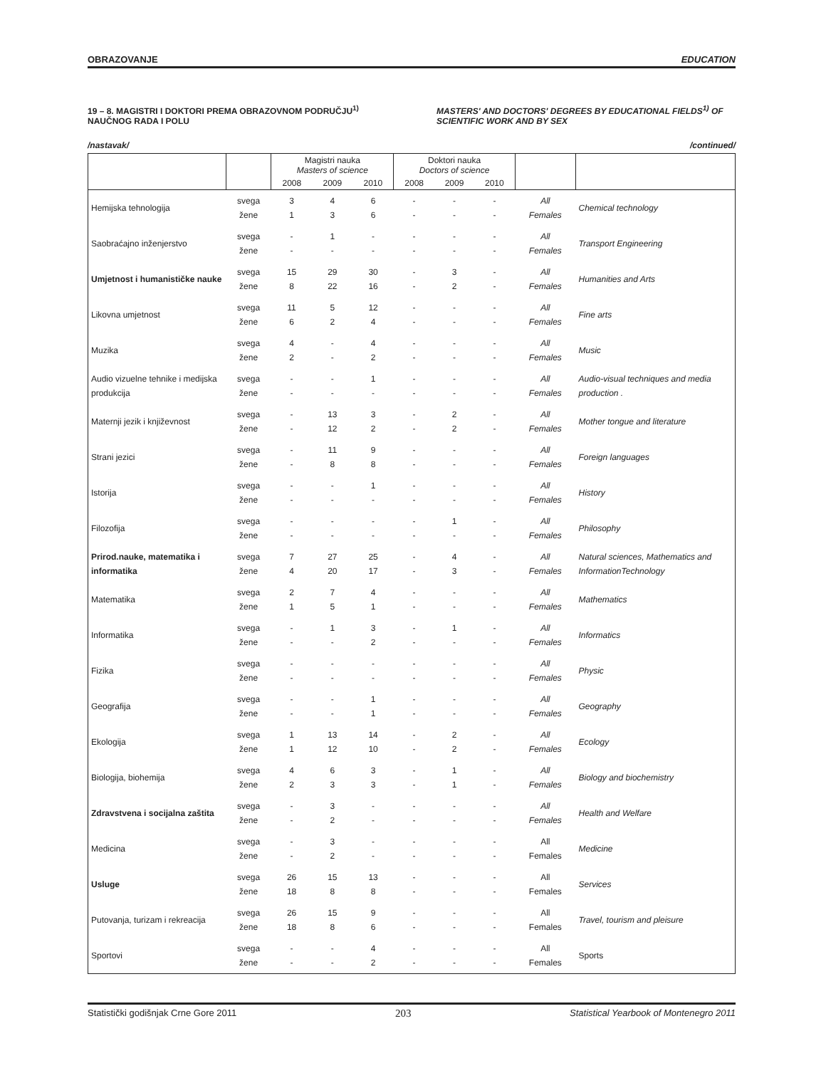OBRAZOVANJE EDUCATION
19 – 8. MAGISTRI I DOKTORI PREMA OBRAZOVNOM PODRUČJU<sup>1)</sup> NAUČNOG RADA I POLU
MASTERS' AND DOCTORS' DEGREES BY EDUCATIONAL FIELDS<sup>1)</sup> OF SCIENTIFIC WORK AND BY SEX
/nastavak/ /continued/
| | | Magistri nauka Masters of science | | | Doktori nauka Doctors of science | | | | |
| --- | --- | --- | --- | --- | --- | --- | --- | --- | --- |
| | | 2008 | 2009 | 2010 | 2008 | 2009 | 2010 | | |
| Hemijska tehnologija | svega žene | 3 1 | 4 3 | 6 6 | - - | - - | - - | All Females | Chemical technology |
| Saobraćajno inženjerstvo | svega žene | - - | 1 - | - - | - - | - - | - - | All Females | Transport Engineering |
| Umjetnost i humanističke nauke | svega žene | 15 8 | 29 22 | 30 16 | - - | 3 2 | - - | All Females | Humanities and Arts |
| Likovna umjetnost | svega žene | 11 6 | 5 2 | 12 4 | - - | - - | - - | All Females | Fine arts |
| Muzika | svega žene | 4 2 | - - | 4 2 | - - | - - | - - | All Females | Music |
| Audio vizuelne tehnike i medijska produkcija | svega žene | - - | - - | 1 - | - - | - - | - - | All Females | Audio-visual techniques and media production . |
| Maternji jezik i književnost | svega žene | - - | 13 12 | 3 2 | - - | 2 2 | - - | All Females | Mother tongue and literature |
| Strani jezici | svega žene | - - | 11 8 | 9 8 | - - | - - | - - | All Females | Foreign languages |
| Istorija | svega žene | - - | - - | 1 - | - - | - - | - - | All Females | History |
| Filozofija | svega žene | - - | - - | - - | - - | 1 - | - - | All Females | Philosophy |
| Prirod.nauke, matematika i informatika | svega žene | 7 4 | 27 20 | 25 17 | - - | 4 3 | - - | All Females | Natural sciences, Mathematics and InformationTechnology |
| Matematika | svega žene | 2 1 | 7 5 | 4 1 | - - | - - | - - | All Females | Mathematics |
| Informatika | svega žene | - - | 1 - | 3 2 | - - | 1 - | - - | All Females | Informatics |
| Fizika | svega žene | - - | - - | - - | - - | - - | - - | All Females | Physic |
| Geografija | svega žene | - - | - - | 1 1 | - - | - - | - - | All Females | Geography |
| Ekologija | svega žene | 1 1 | 13 12 | 14 10 | - - | 2 2 | - - | All Females | Ecology |
| Biologija, biohemija | svega žene | 4 2 | 6 3 | 3 3 | - - | 1 1 | - - | All Females | Biology and biochemistry |
| Zdravstvena i socijalna zaštita | svega žene | - - | 3 2 | - - | - - | - - | - - | All Females | Health and Welfare |
| Medicina | svega žene | - - | 3 2 | - - | - - | - - | - - | All Females | Medicine |
| Usluge | svega žene | 26 18 | 15 8 | 13 8 | - - | - - | - - | All Females | Services |
| Putovanja, turizam i rekreacija | svega žene | 26 18 | 15 8 | 9 6 | - - | - - | - - | All Females | Travel, tourism and pleisure |
| Sportovi | svega žene | - - | - - | 4 2 | - - | - - | - - | All Females | Sports |
Statistički godišnjak Crne Gore 2011 203 Statistical Yearbook of Montenegro 2011